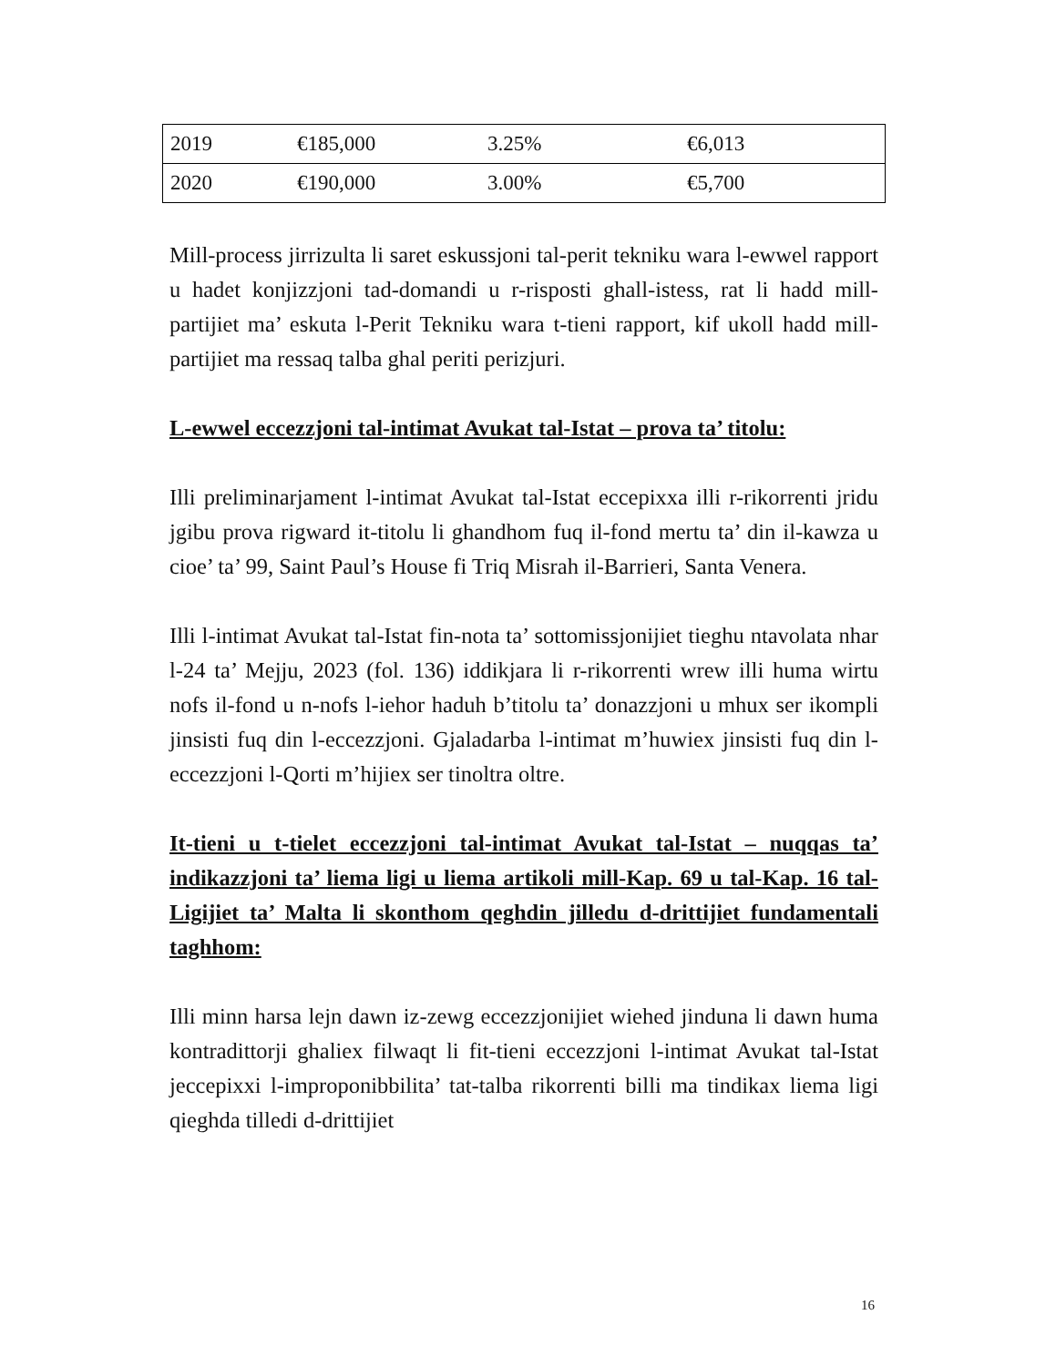| 2019 | €185,000 | 3.25% | €6,013 |
| 2020 | €190,000 | 3.00% | €5,700 |
Mill-process jirrizulta li saret eskussjoni tal-perit tekniku wara l-ewwel rapport u hadet konjizzjoni tad-domandi u r-risposti ghall-istess, rat li hadd mill-partijiet ma’ eskuta l-Perit Tekniku wara t-tieni rapport, kif ukoll hadd mill-partijiet ma ressaq talba ghal periti perizjuri.
L-ewwel eccezzjoni tal-intimat Avukat tal-Istat – prova ta’ titolu:
Illi preliminarjament l-intimat Avukat tal-Istat eccepixxa illi r-rikorrenti jridu jgibu prova rigward it-titolu li ghandhom fuq il-fond mertu ta’ din il-kawza u cioe’ ta’ 99, Saint Paul’s House fi Triq Misrah il-Barrieri, Santa Venera.
Illi l-intimat Avukat tal-Istat fin-nota ta’ sottomissjonijiet tieghu ntavolata nhar l-24 ta’ Mejju, 2023 (fol. 136) iddikjara li r-rikorrenti wrew illi huma wirtu nofs il-fond u n-nofs l-iehor haduh b’titolu ta’ donazzjoni u mhux ser ikompli jinsisti fuq din l-eccezzjoni. Gjaladarba l-intimat m’huwiex jinsisti fuq din l-eccezzjoni l-Qorti m’hijiex ser tinoltra oltre.
It-tieni u t-tielet eccezzjoni tal-intimat Avukat tal-Istat – nuqqas ta’ indikazzjoni ta’ liema ligi u liema artikoli mill-Kap. 69 u tal-Kap. 16 tal-Ligijiet ta’ Malta li skonthom qeghdin jilledu d-drittijiet fundamentali taghhom:
Illi minn harsa lejn dawn iz-zewg eccezzjonijiet wiehed jinduna li dawn huma kontradittorji ghaliex filwaqt li fit-tieni eccezzjoni l-intimat Avukat tal-Istat jeccepixxi l-improponibbilita’ tat-talba rikorrenti billi ma tindikax liema ligi qieghda tilledi d-drittijiet
16